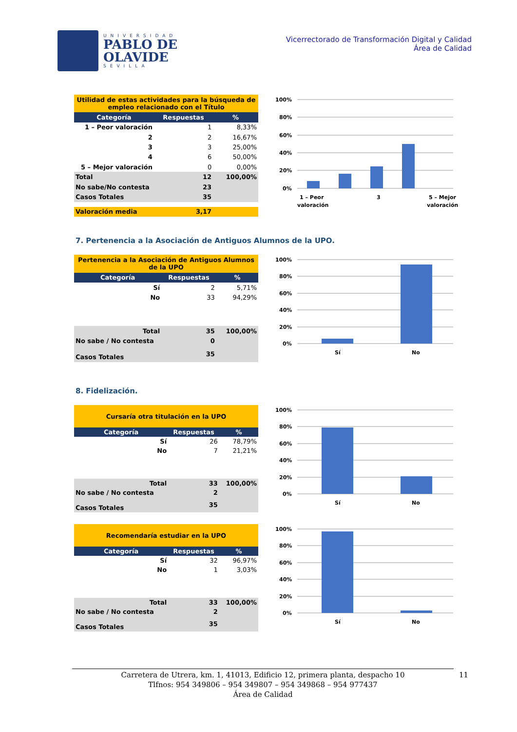UNIVERSIDAD
PABLO DE
OLAVIDE
SEVILLA
Vicerrectorado de Transformación Digital y Calidad
Área de Calidad
| Utilidad de estas actividades para la búsqueda de empleo relacionado con el Título | | |
| Categoría | Respuestas | % |
| 1 – Peor valoración | 1 | 8,33% |
| 2 | 2 | 16,67% |
| 3 | 3 | 25,00% |
| 4 | 6 | 50,00% |
| 5 – Mejor valoración | 0 | 0,00% |
| Total | 12 | 100,00% |
| No sabe/No contesta | 23 | |
| Casos Totales | 35 | |
| Valoración media | 3,17 | |
100%
80%
60%
40%
20%
0%
1 – Peor
valoración
3
5 – Mejor
valoración
7. Pertenencia a la Asociación de Antiguos Alumnos de la UPO.
| Pertenencia a la Asociación de Antiguos Alumnos de la UPO | | |
| Categoría | Respuestas | % |
| Sí | 2 | 5,71% |
| No | 33 | 94,29% |
| Total | 35 | 100,00% |
| No sabe / No contesta | 0 | |
| Casos Totales | 35 | |
100%
80%
60%
40%
20%
0%
Sí
No
8. Fidelización.
| Cursaría otra titulación en la UPO | | |
| Categoría | Respuestas | % |
| Sí | 26 | 78,79% |
| No | 7 | 21,21% |
| Total | 33 | 100,00% |
| No sabe / No contesta | 2 | |
| Casos Totales | 35 | |
100%
80%
60%
40%
20%
0%
Sí
No
| Recomendaría estudiar en la UPO | | |
| Categoría | Respuestas | % |
| Sí | 32 | 96,97% |
| No | 1 | 3,03% |
| Total | 33 | 100,00% |
| No sabe / No contesta | 2 | |
| Casos Totales | 35 | |
100%
80%
60%
40%
20%
0%
Sí
No
Carretera de Utrera, km. 1, 41013, Edificio 12, primera planta, despacho 10
Tlfnos: 954 349806 – 954 349807 – 954 349868 – 954 977437
Área de Calidad
11